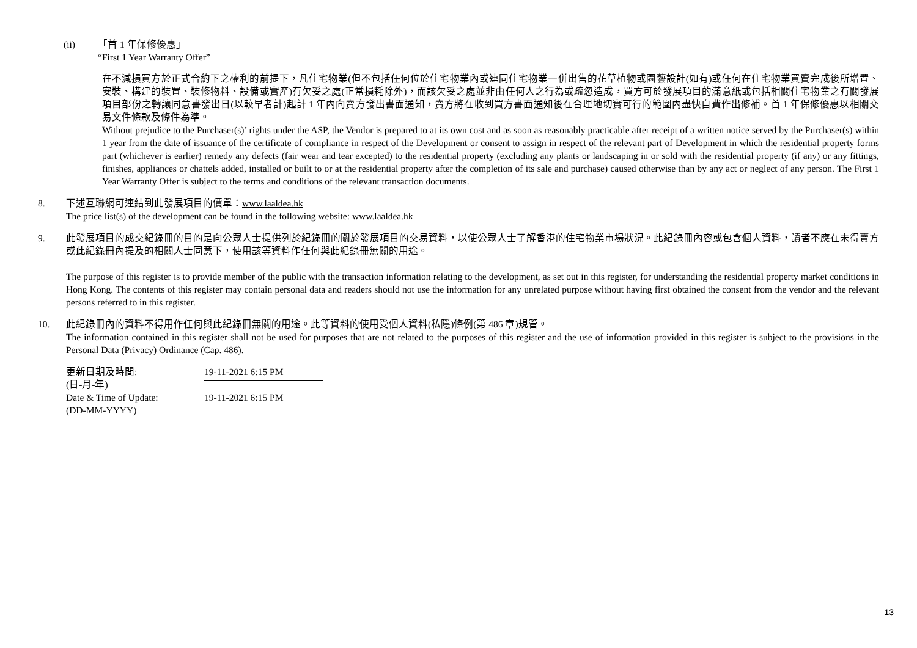(ii) 「首 1 年保修優惠」
“First 1 Year Warranty Offer”
在不減損買方於正式合約下之權利的前提下，凡住宅物業(但不包括任何位於住宅物業內或連同住宅物業一併出售的花草植物或園藝設計(如有)或任何在住宅物業買賣完成後所增置、安裝、構建的裝置、裝修物料、設備或實產)有欠妥之處(正常損耗除外)，而該欠妥之處並非由任何人之行為或疏忽造成，買方可於發展項目的滿意紙或包括相關住宅物業之有關發展項目部份之轉讓同意書發出日(以較早者計)起計 1 年內向賣方發出書面通知，賣方將在收到買方書面通知後在合理地切實可行的範圍內盡快自費作出修補。首 1 年保修優惠以相關交易文件條款及條件為準。
Without prejudice to the Purchaser(s)’ rights under the ASP, the Vendor is prepared to at its own cost and as soon as reasonably practicable after receipt of a written notice served by the Purchaser(s) within 1 year from the date of issuance of the certificate of compliance in respect of the Development or consent to assign in respect of the relevant part of Development in which the residential property forms part (whichever is earlier) remedy any defects (fair wear and tear excepted) to the residential property (excluding any plants or landscaping in or sold with the residential property (if any) or any fittings, finishes, appliances or chattels added, installed or built to or at the residential property after the completion of its sale and purchase) caused otherwise than by any act or neglect of any person. The First 1 Year Warranty Offer is subject to the terms and conditions of the relevant transaction documents.
8. 下述互聯網可連結到此發展項目的價單：www.laaldea.hk
The price list(s) of the development can be found in the following website: www.laaldea.hk
9. 此發展項目的成交紀錄冊的目的是向公眾人士提供列於紀錄冊的關於發展項目的交易資料，以使公眾人士了解香港的住宅物業市場狀況。此紀錄冊內容或包含個人資料，讀者不應在未得賣方或此紀錄冊內提及的相關人士同意下，使用該等資料作任何與此紀錄冊無關的用途。
The purpose of this register is to provide member of the public with the transaction information relating to the development, as set out in this register, for understanding the residential property market conditions in Hong Kong. The contents of this register may contain personal data and readers should not use the information for any unrelated purpose without having first obtained the consent from the vendor and the relevant persons referred to in this register.
10. 此紀錄冊內的資料不得用作任何與此紀錄冊無關的用途。此等資料的使用受個人資料(私隱)條例(第 486 章)規管。
The information contained in this register shall not be used for purposes that are not related to the purposes of this register and the use of information provided in this register is subject to the provisions in the Personal Data (Privacy) Ordinance (Cap. 486).
| 更新日期及時間: (日-月-年) | 19-11-2021 6:15 PM |
| Date & Time of Update: (DD-MM-YYYY) | 19-11-2021 6:15 PM |
13